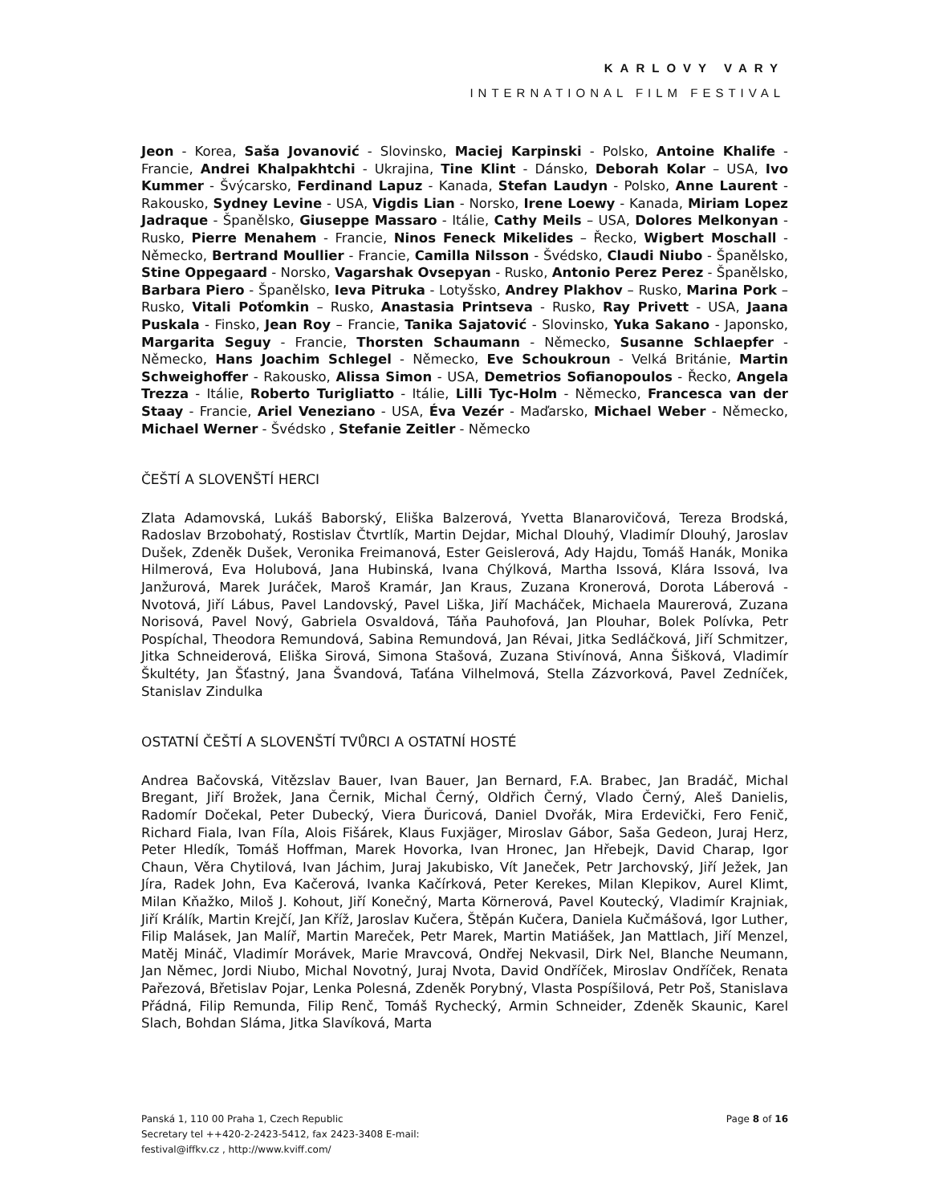KARLOVY VARY
INTERNATIONAL FILM FESTIVAL
Jeon - Korea, Saša Jovanović - Slovinsko, Maciej Karpinski - Polsko, Antoine Khalife - Francie, Andrei Khalpakhtchi - Ukrajina, Tine Klint - Dánsko, Deborah Kolar – USA, Ivo Kummer - Švýcarsko, Ferdinand Lapuz - Kanada, Stefan Laudyn - Polsko, Anne Laurent - Rakousko, Sydney Levine - USA, Vigdis Lian - Norsko, Irene Loewy - Kanada, Miriam Lopez Jadraque - Španělsko, Giuseppe Massaro - Itálie, Cathy Meils – USA, Dolores Melkonyan - Rusko, Pierre Menahem - Francie, Ninos Feneck Mikelides – Řecko, Wigbert Moschall - Německo, Bertrand Moullier - Francie, Camilla Nilsson - Švédsko, Claudi Niubo - Španělsko, Stine Oppegaard - Norsko, Vagarshak Ovsepyan - Rusko, Antonio Perez Perez - Španělsko, Barbara Piero - Španělsko, Ieva Pitruka - Lotyšsko, Andrey Plakhov – Rusko, Marina Pork – Rusko, Vitali Poťomkin – Rusko, Anastasia Printseva - Rusko, Ray Privett - USA, Jaana Puskala - Finsko, Jean Roy – Francie, Tanika Sajatović - Slovinsko, Yuka Sakano - Japonsko, Margarita Seguy - Francie, Thorsten Schaumann - Německo, Susanne Schlaepfer - Německo, Hans Joachim Schlegel - Německo, Eve Schoukroun - Velká Británie, Martin Schweighoffer - Rakousko, Alissa Simon - USA, Demetrios Sofianopoulos - Řecko, Angela Trezza - Itálie, Roberto Turigliatto - Itálie, Lilli Tyc-Holm - Německo, Francesca van der Staay - Francie, Ariel Veneziano - USA, Éva Vezér - Maďarsko, Michael Weber - Německo, Michael Werner - Švédsko , Stefanie Zeitler - Německo
ČEŠTÍ A SLOVENŠTÍ HERCI
Zlata Adamovská, Lukáš Baborský, Eliška Balzerová, Yvetta Blanarovičová, Tereza Brodská, Radoslav Brzobohatý, Rostislav Čtvrtlík, Martin Dejdar, Michal Dlouhý, Vladimír Dlouhý, Jaroslav Dušek, Zdeněk Dušek, Veronika Freimanová, Ester Geislerová, Ady Hajdu, Tomáš Hanák, Monika Hilmerová, Eva Holubová, Jana Hubinská, Ivana Chýlková, Martha Issová, Klára Issová, Iva Janžurová, Marek Juráček, Maroš Kramár, Jan Kraus, Zuzana Kronerová, Dorota Láberová - Nvotová, Jiří Lábus, Pavel Landovský, Pavel Liška, Jiří Macháček, Michaela Maurerová, Zuzana Norisová, Pavel Nový, Gabriela Osvaldová, Táňa Pauhofová, Jan Plouhar, Bolek Polívka, Petr Pospíchal, Theodora Remundová, Sabina Remundová, Jan Révai, Jitka Sedláčková, Jiří Schmitzer, Jitka Schneiderová, Eliška Sirová, Simona Stašová, Zuzana Stivínová, Anna Šišková, Vladimír Škultéty, Jan Šťastný, Jana Švandová, Taťána Vilhelmová, Stella Zázvorková, Pavel Zedníček, Stanislav Zindulka
OSTATNÍ ČEŠTÍ A SLOVENŠTÍ TVŮRCI A OSTATNÍ HOSTÉ
Andrea Bačovská, Vitězslav Bauer, Ivan Bauer, Jan Bernard, F.A. Brabec, Jan Bradáč, Michal Bregant, Jiří Brožek, Jana Černik, Michal Černý, Oldřich Černý, Vlado Černý, Aleš Danielis, Radomír Dočekal, Peter Dubecký, Viera Ďuricová, Daniel Dvořák, Mira Erdevički, Fero Fenič, Richard Fiala, Ivan Fíla, Alois Fišárek, Klaus Fuxjäger, Miroslav Gábor, Saša Gedeon, Juraj Herz, Peter Hledík, Tomáš Hoffman, Marek Hovorka, Ivan Hronec, Jan Hřebejk, David Charap, Igor Chaun, Věra Chytilová, Ivan Jáchim, Juraj Jakubisko, Vít Janeček, Petr Jarchovský, Jiří Ježek, Jan Jíra, Radek John, Eva Kačerová, Ivanka Kačírková, Peter Kerekes, Milan Klepikov, Aurel Klimt, Milan Kňažko, Miloš J. Kohout, Jiří Konečný, Marta Körnerová, Pavel Koutecký, Vladimír Krajniak, Jiří Králík, Martin Krejčí, Jan Kříž, Jaroslav Kučera, Štěpán Kučera, Daniela Kučmášová, Igor Luther, Filip Malásek, Jan Malíř, Martin Mareček, Petr Marek, Martin Matiášek, Jan Mattlach, Jiří Menzel, Matěj Mináč, Vladimír Morávek, Marie Mravcová, Ondřej Nekvasil, Dirk Nel, Blanche Neumann, Jan Němec, Jordi Niubo, Michal Novotný, Juraj Nvota, David Ondříček, Miroslav Ondříček, Renata Pařezová, Břetislav Pojar, Lenka Polesná, Zdeněk Porybný, Vlasta Pospíšilová, Petr Poš, Stanislava Přádná, Filip Remunda, Filip Renč, Tomáš Rychecký, Armin Schneider, Zdeněk Skaunic, Karel Slach, Bohdan Sláma, Jitka Slavíková, Marta
Panská 1, 110 00 Praha 1, Czech Republic
Secretary tel ++420-2-2423-5412, fax 2423-3408 E-mail:
festival@iffkv.cz , http://www.kviff.com/
Page 8 of 16